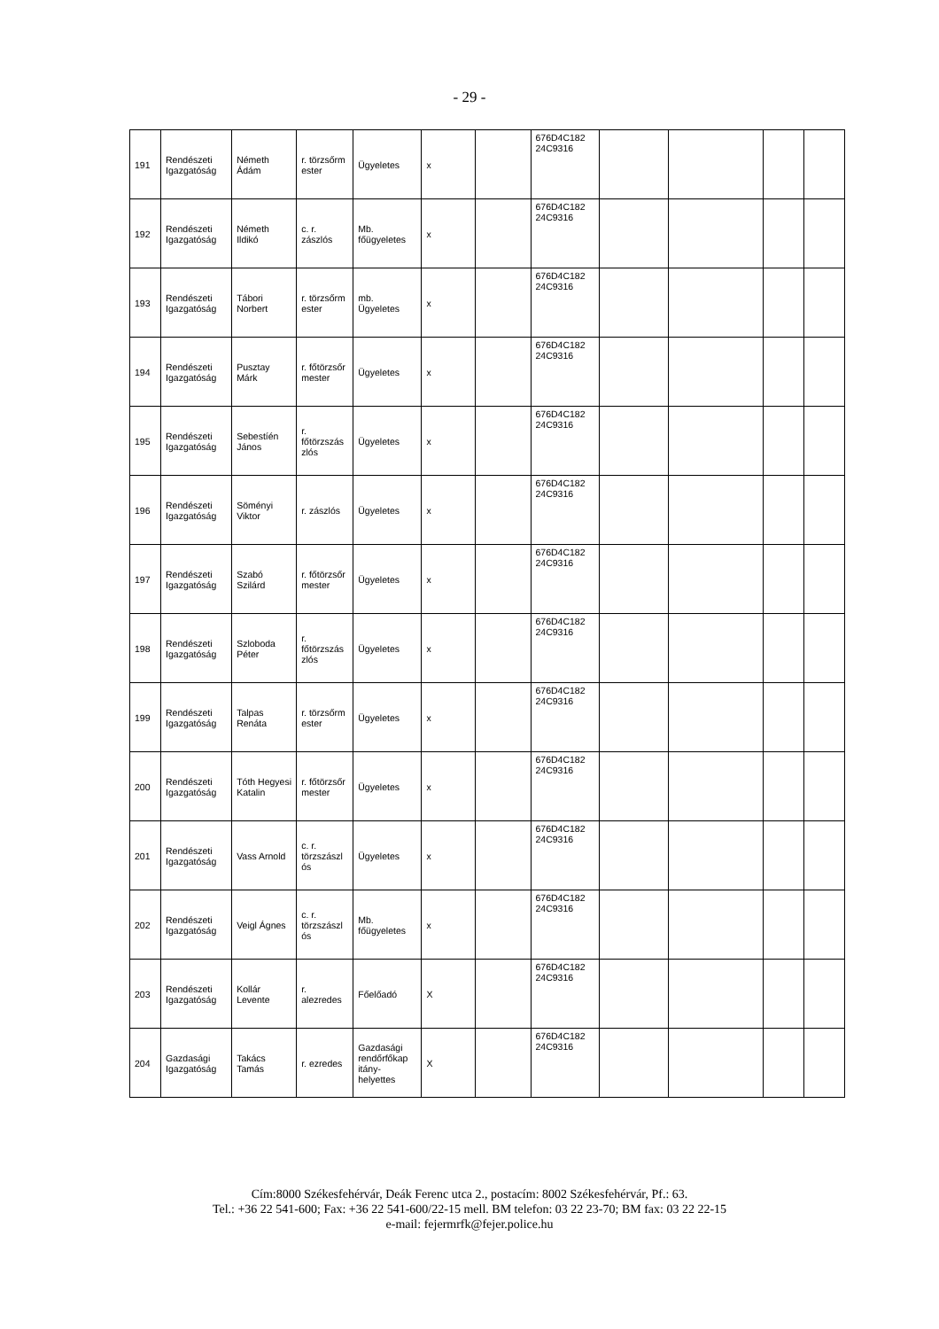- 29 -
| 191 | Rendészeti Igazgatóság | Németh Ádám | r. törzsőrm ester | Ügyeletes | x | | 676D4C182 24C9316 | | | | |
| 192 | Rendészeti Igazgatóság | Németh Ildikó | c. r. zászlós | Mb. főügyeletes | x | | 676D4C182 24C9316 | | | | |
| 193 | Rendészeti Igazgatóság | Tábori Norbert | r. törzsőrm ester | mb. Ügyeletes | x | | 676D4C182 24C9316 | | | | |
| 194 | Rendészeti Igazgatóság | Pusztay Márk | r. főtörzsőr mester | Ügyeletes | x | | 676D4C182 24C9316 | | | | |
| 195 | Rendészeti Igazgatóság | Sebestíén János | r. főtörzszás zlós | Ügyeletes | x | | 676D4C182 24C9316 | | | | |
| 196 | Rendészeti Igazgatóság | Söményi Viktor | r. zászlós | Ügyeletes | x | | 676D4C182 24C9316 | | | | |
| 197 | Rendészeti Igazgatóság | Szabó Szilárd | r. főtörzsőr mester | Ügyeletes | x | | 676D4C182 24C9316 | | | | |
| 198 | Rendészeti Igazgatóság | Szloboda Péter | r. főtörzszás zlós | Ügyeletes | x | | 676D4C182 24C9316 | | | | |
| 199 | Rendészeti Igazgatóság | Talpas Renáta | r. törzsőrm ester | Ügyeletes | x | | 676D4C182 24C9316 | | | | |
| 200 | Rendészeti Igazgatóság | Tóth Hegyesi Katalin | r. főtörzsőr mester | Ügyeletes | x | | 676D4C182 24C9316 | | | | |
| 201 | Rendészeti Igazgatóság | Vass Arnold | c. r. törzszászl ós | Ügyeletes | x | | 676D4C182 24C9316 | | | | |
| 202 | Rendészeti Igazgatóság | Veigl Ágnes | c. r. törzszászl ós | Mb. főügyeletes | x | | 676D4C182 24C9316 | | | | |
| 203 | Rendészeti Igazgatóság | Kollár Levente | r. alezredes | Főelőadó | X | | 676D4C182 24C9316 | | | | |
| 204 | Gazdasági Igazgatóság | Takács Tamás | r. ezredes | Gazdasági rendőrfőkap itány-helyettes | X | | 676D4C182 24C9316 | | | | |
Cím:8000 Székesfehérvár, Deák Ferenc utca 2., postacím: 8002 Székesfehérvár, Pf.: 63.
Tel.: +36 22 541-600; Fax: +36 22 541-600/22-15 mell. BM telefon: 03 22 23-70; BM fax: 03 22 22-15
e-mail: fejermrfk@fejer.police.hu